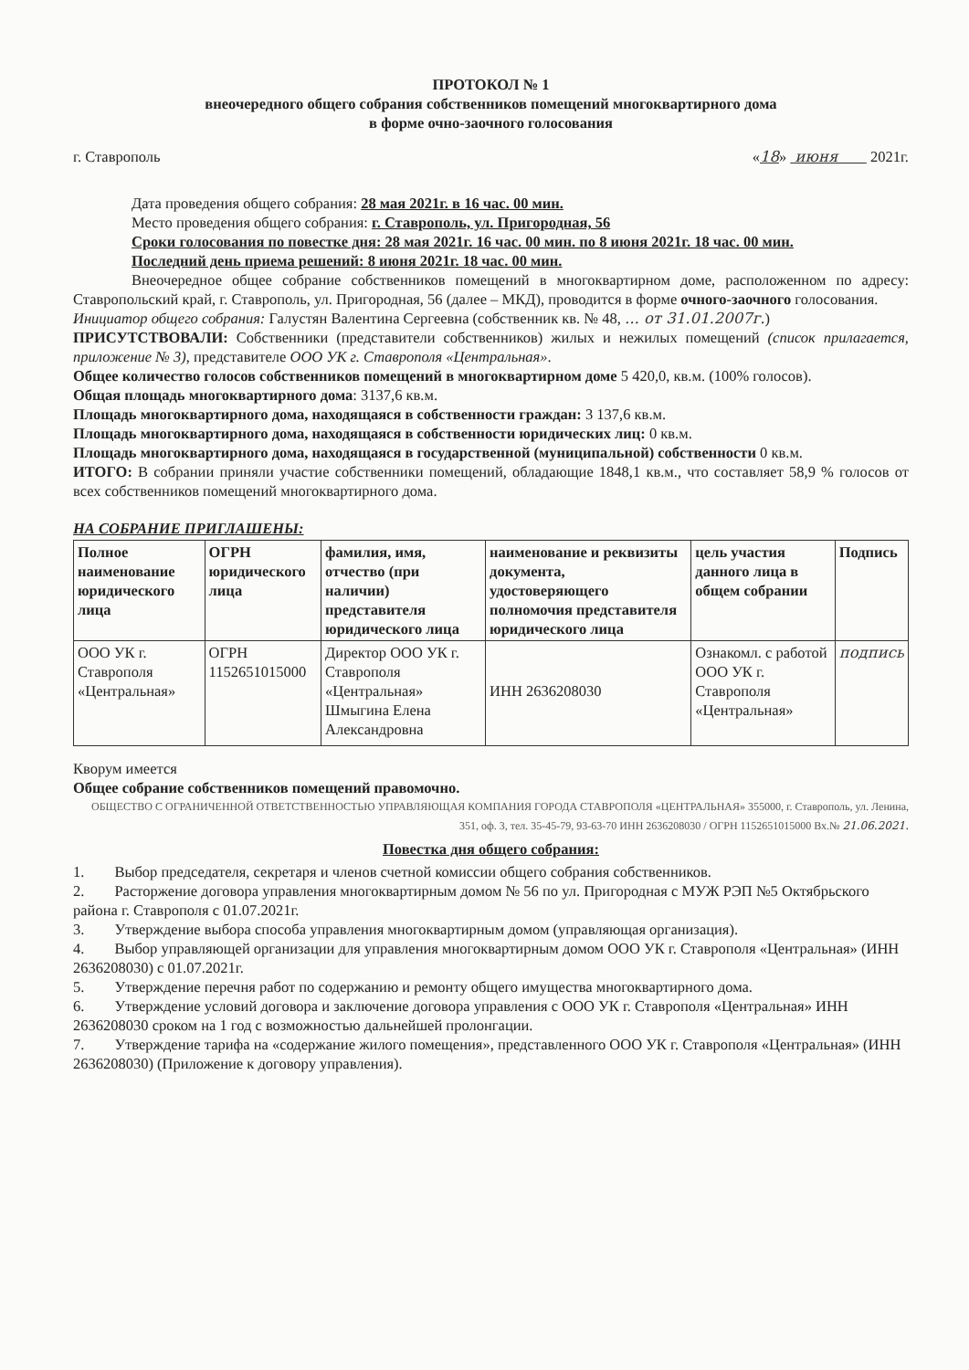ПРОТОКОЛ № 1
внеочередного общего собрания собственников помещений многоквартирного дома
в форме очно-заочного голосования
г. Ставрополь «18» июня 2021г.
Дата проведения общего собрания: 28 мая 2021г. в 16 час. 00 мин.
Место проведения общего собрания: г. Ставрополь, ул. Пригородная, 56
Сроки голосования по повестке дня: 28 мая 2021г. 16 час. 00 мин. по 8 июня 2021г. 18 час. 00 мин.
Последний день приема решений: 8 июня 2021г. 18 час. 00 мин.
Внеочередное общее собрание собственников помещений в многоквартирном доме, расположенном по адресу: Ставропольский край, г. Ставрополь, ул. Пригородная, 56 (далее – МКД), проводится в форме очного-заочного голосования.
Инициатор общего собрания: Галустян Валентина Сергеевна (собственник кв. № 48, ... от 31.01.2007г.)
ПРИСУТСТВОВАЛИ: Собственники (представители собственников) жилых и нежилых помещений (список прилагается, приложение № 3), представителе ООО УК г. Ставрополя «Центральная».
Общее количество голосов собственников помещений в многоквартирном доме 5 420,0, кв.м. (100% голосов).
Общая площадь многоквартирного дома: 3137,6 кв.м.
Площадь многоквартирного дома, находящаяся в собственности граждан: 3 137,6 кв.м.
Площадь многоквартирного дома, находящаяся в собственности юридических лиц: 0 кв.м.
Площадь многоквартирного дома, находящаяся в государственной (муниципальной) собственности 0 кв.м.
ИТОГО: В собрании приняли участие собственники помещений, обладающие 1848,1 кв.м., что составляет 58,9 % голосов от всех собственников помещений многоквартирного дома.
НА СОБРАНИЕ ПРИГЛАШЕНЫ:
| Полное наименование юридического лица | ОГРН юридического лица | фамилия, имя, отчество (при наличии) представителя юридического лица | наименование и реквизиты документа, удостоверяющего полномочия представителя юридического лица | цель участия данного лица в общем собрании | Подпись |
| --- | --- | --- | --- | --- | --- |
| ООО УК г. Ставрополя «Центральная» | ОГРН 1152651015000 | Директор ООО УК г. Ставрополя «Центральная» Шмыгина Елена Александровна | ИНН 2636208030 | Ознакомл. с работой ООО УК г. Ставрополя «Центральная» | подпись |
Кворум имеется
Общее собрание собственников помещений правомочно.
ОБЩЕСТВО С ОГРАНИЧЕННОЙ ОТВЕТСТВЕННОСТЬЮ УПРАВЛЯЮЩАЯ КОМПАНИЯ ГОРОДА СТАВРОПОЛЯ «ЦЕНТРАЛЬНАЯ» 355000, г. Ставрополь, ул. Ленина, 351, оф. 3, тел. 35-45-79, 93-63-70 ИНН 2636208030 / ОГРН 1152651015000 Вх.№ 21.06.2021.
Повестка дня общего собрания:
1. Выбор председателя, секретаря и членов счетной комиссии общего собрания собственников.
2. Расторжение договора управления многоквартирным домом № 56 по ул. Пригородная с МУЖ РЭП №5 Октябрьского района г. Ставрополя с 01.07.2021г.
3. Утверждение выбора способа управления многоквартирным домом (управляющая организация).
4. Выбор управляющей организации для управления многоквартирным домом ООО УК г. Ставрополя «Центральная» (ИНН 2636208030) с 01.07.2021г.
5. Утверждение перечня работ по содержанию и ремонту общего имущества многоквартирного дома.
6. Утверждение условий договора и заключение договора управления с ООО УК г. Ставрополя «Центральная» ИНН 2636208030 сроком на 1 год с возможностью дальнейшей пролонгации.
7. Утверждение тарифа на «содержание жилого помещения», представленного ООО УК г. Ставрополя «Центральная» (ИНН 2636208030) (Приложение к договору управления).